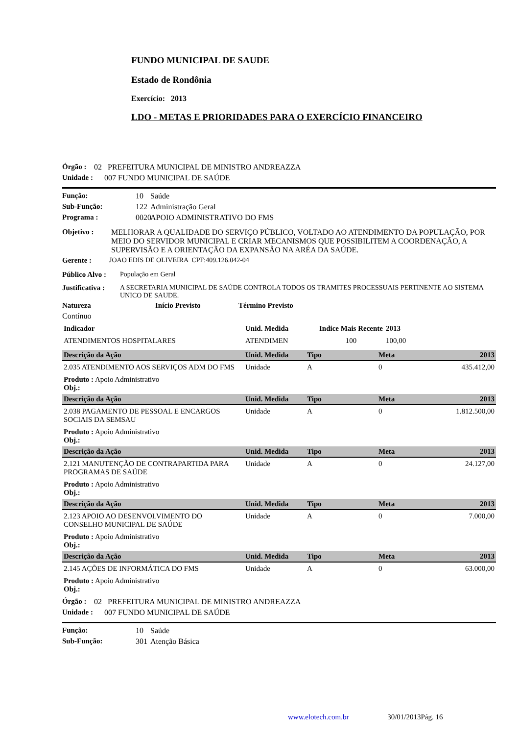FUNDO MUNICIPAL DE SAUDE
Estado de Rondônia
Exercício: 2013
LDO - METAS E PRIORIDADES PARA O EXERCÍCIO FINANCEIRO
Órgão : 02 PREFEITURA MUNICIPAL DE MINISTRO ANDREAZZA
Unidade : 007 FUNDO MUNICIPAL DE SAÚDE
Função: 10 Saúde
Sub-Função: 122 Administração Geral
Programa : 0020 APOIO ADMINISTRATIVO DO FMS
Objetivo : MELHORAR A QUALIDADE DO SERVIÇO PÚBLICO, VOLTADO AO ATENDIMENTO DA POPULAÇÃO, POR MEIO DO SERVIDOR MUNICIPAL E CRIAR MECANISMOS QUE POSSIBILITEM A COORDENAÇÃO, A SUPERVISÃO E A ORIENTAÇÃO DA EXPANSÃO NA ARÉA DA SAÚDE.
Gerente : JOAO EDIS DE OLIVEIRA CPF:409.126.042-04
Público Alvo : População em Geral
Justificativa : A SECRETARIA MUNICIPAL DE SAÚDE CONTROLA TODOS OS TRAMITES PROCESSUAIS PERTINENTE AO SISTEMA UNICO DE SAUDE.
Natureza Início Previsto Término Previsto
Contínuo
| Indicador | Unid. Medida | Indice Mais Recente | 2013 |
| ATENDIMENTOS HOSPITALARES | ATENDIMEN | 100 | 100,00 |
| Descrição da Ação | Unid. Medida | Tipo | Meta | 2013 |
| --- | --- | --- | --- | --- |
| 2.035 ATENDIMENTO AOS SERVIÇOS ADM DO FMS | Unidade | A | 0 | 435.412,00 |
| Produto : Apoio Administrativo Obj.: | | | | |
| Descrição da Ação | Unid. Medida | Tipo | Meta | 2013 |
| 2.038 PAGAMENTO DE PESSOAL E ENCARGOS SOCIAIS DA SEMSAU | Unidade | A | 0 | 1.812.500,00 |
| Produto : Apoio Administrativo Obj.: | | | | |
| Descrição da Ação | Unid. Medida | Tipo | Meta | 2013 |
| 2.121 MANUTENÇÃO DE CONTRAPARTIDA PARA PROGRAMAS DE SAÚDE | Unidade | A | 0 | 24.127,00 |
| Produto : Apoio Administrativo Obj.: | | | | |
| Descrição da Ação | Unid. Medida | Tipo | Meta | 2013 |
| 2.123 APOIO AO DESENVOLVIMENTO DO CONSELHO MUNICIPAL DE SAÚDE | Unidade | A | 0 | 7.000,00 |
| Produto : Apoio Administrativo Obj.: | | | | |
| Descrição da Ação | Unid. Medida | Tipo | Meta | 2013 |
| 2.145 AÇÕES DE INFORMÁTICA DO FMS | Unidade | A | 0 | 63.000,00 |
| Produto : Apoio Administrativo Obj.: | | | | |
Órgão : 02 PREFEITURA MUNICIPAL DE MINISTRO ANDREAZZA
Unidade : 007 FUNDO MUNICIPAL DE SAÚDE
Função: 10 Saúde
Sub-Função: 301 Atenção Básica
www.elotech.com.br 30/01/2013Pág. 16